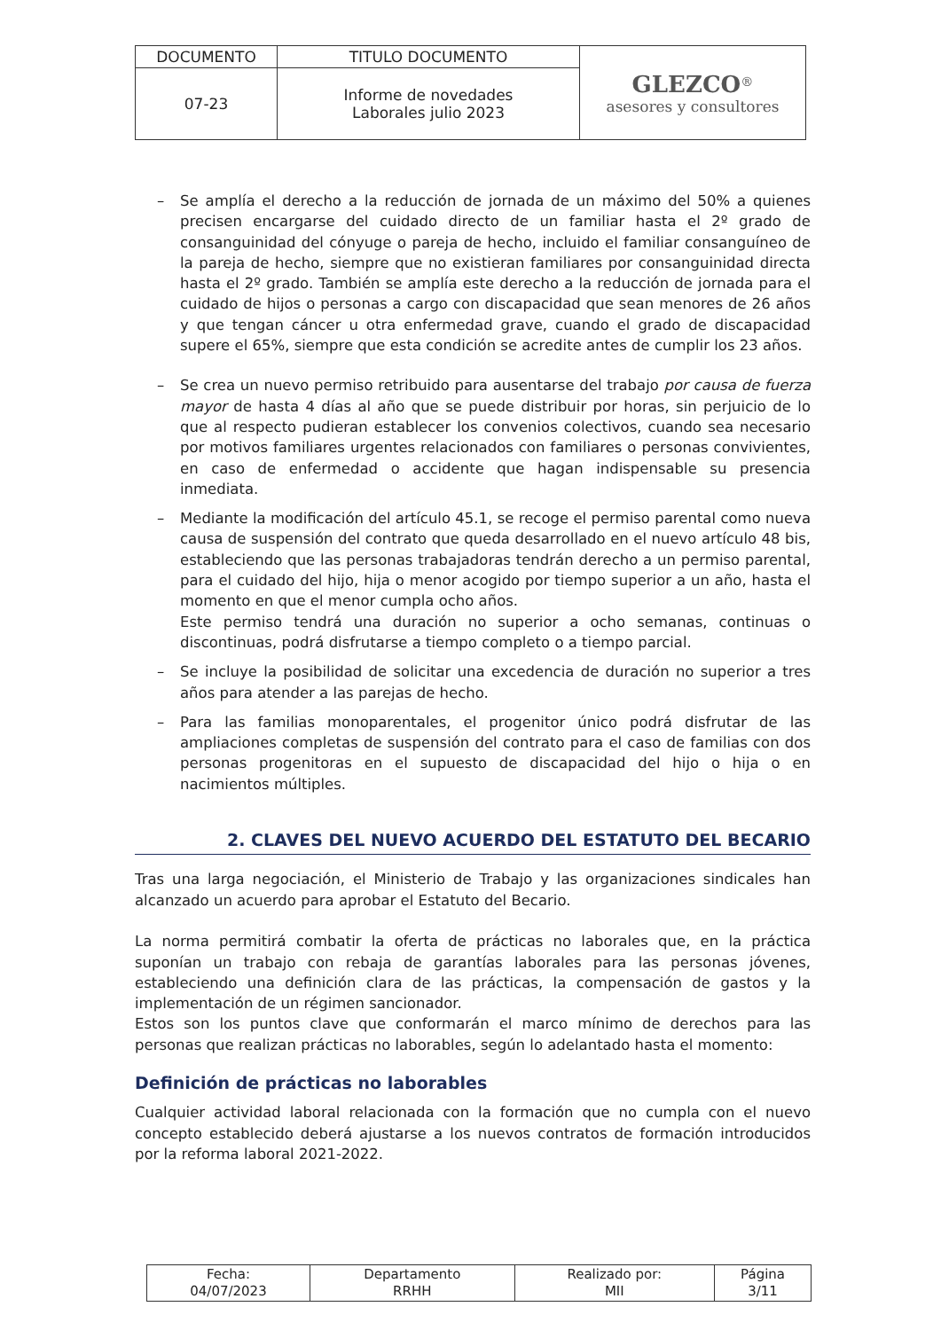| DOCUMENTO | TITULO DOCUMENTO | GLEZCO<sup>®</sup> asesores y consultores |
| 07-23 | Informe de novedades Laborales julio 2023 | |
– Se amplía el derecho a la reducción de jornada de un máximo del 50% a quienes precisen encargarse del cuidado directo de un familiar hasta el 2º grado de consanguinidad del cónyuge o pareja de hecho, incluido el familiar consanguíneo de la pareja de hecho, siempre que no existieran familiares por consanguinidad directa hasta el 2º grado. También se amplía este derecho a la reducción de jornada para el cuidado de hijos o personas a cargo con discapacidad que sean menores de 26 años y que tengan cáncer u otra enfermedad grave, cuando el grado de discapacidad supere el 65%, siempre que esta condición se acredite antes de cumplir los 23 años.
– Se crea un nuevo permiso retribuido para ausentarse del trabajo por causa de fuerza mayor de hasta 4 días al año que se puede distribuir por horas, sin perjuicio de lo que al respecto pudieran establecer los convenios colectivos, cuando sea necesario por motivos familiares urgentes relacionados con familiares o personas convivientes, en caso de enfermedad o accidente que hagan indispensable su presencia inmediata.
– Mediante la modificación del artículo 45.1, se recoge el permiso parental como nueva causa de suspensión del contrato que queda desarrollado en el nuevo artículo 48 bis, estableciendo que las personas trabajadoras tendrán derecho a un permiso parental, para el cuidado del hijo, hija o menor acogido por tiempo superior a un año, hasta el momento en que el menor cumpla ocho años.
Este permiso tendrá una duración no superior a ocho semanas, continuas o discontinuas, podrá disfrutarse a tiempo completo o a tiempo parcial.
– Se incluye la posibilidad de solicitar una excedencia de duración no superior a tres años para atender a las parejas de hecho.
– Para las familias monoparentales, el progenitor único podrá disfrutar de las ampliaciones completas de suspensión del contrato para el caso de familias con dos personas progenitoras en el supuesto de discapacidad del hijo o hija o en nacimientos múltiples.
2. CLAVES DEL NUEVO ACUERDO DEL ESTATUTO DEL BECARIO
Tras una larga negociación, el Ministerio de Trabajo y las organizaciones sindicales han alcanzado un acuerdo para aprobar el Estatuto del Becario.
La norma permitirá combatir la oferta de prácticas no laborales que, en la práctica suponían un trabajo con rebaja de garantías laborales para las personas jóvenes, estableciendo una definición clara de las prácticas, la compensación de gastos y la implementación de un régimen sancionador.
Estos son los puntos clave que conformarán el marco mínimo de derechos para las personas que realizan prácticas no laborables, según lo adelantado hasta el momento:
Definición de prácticas no laborables
Cualquier actividad laboral relacionada con la formación que no cumpla con el nuevo concepto establecido deberá ajustarse a los nuevos contratos de formación introducidos por la reforma laboral 2021-2022.
| Fecha: 04/07/2023 | Departamento RRHH | Realizado por: MII | Página 3/11 |